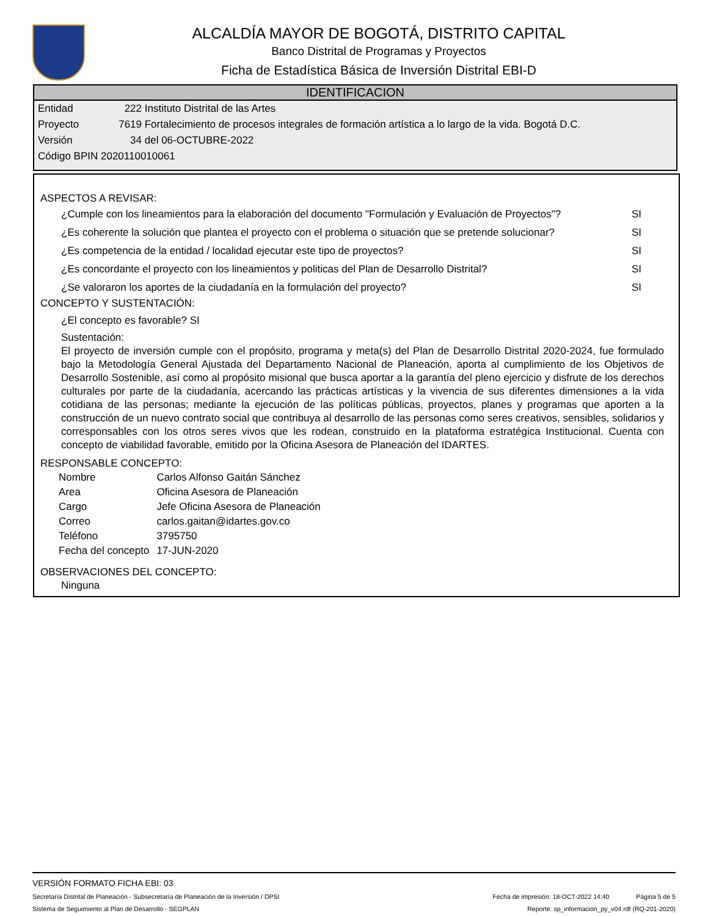ALCALDÍA MAYOR DE BOGOTÁ, DISTRITO CAPITAL
Banco Distrital de Programas y Proyectos
Ficha de Estadística Básica de Inversión Distrital EBI-D
IDENTIFICACION
Entidad 222 Instituto Distrital de las Artes
Proyecto 7619 Fortalecimiento de procesos integrales de formación artística a lo largo de la vida. Bogotá D.C.
Versión 34 del 06-OCTUBRE-2022
Código BPIN 2020110010061
ASPECTOS A REVISAR:
¿Cumple con los lineamientos para la elaboración del documento "Formulación y Evaluación de Proyectos"? SI
¿Es coherente la solución que plantea el proyecto con el problema o situación que se pretende solucionar? SI
¿Es competencia de la entidad / localidad ejecutar este tipo de proyectos? SI
¿Es concordante el proyecto con los lineamientos y politicas del Plan de Desarrollo Distrital? SI
¿Se valoraron los aportes de la ciudadanía en la formulación del proyecto? SI
CONCEPTO Y SUSTENTACIÓN:
¿El concepto es favorable? SI
Sustentación:
El proyecto de inversión cumple con el propósito, programa y meta(s) del Plan de Desarrollo Distrital 2020-2024, fue formulado bajo la Metodología General Ajustada del Departamento Nacional de Planeación, aporta al cumplimiento de los Objetivos de Desarrollo Sostenible, así como al propósito misional que busca aportar a la garantía del pleno ejercicio y disfrute de los derechos culturales por parte de la ciudadanía, acercando las prácticas artísticas y la vivencia de sus diferentes dimensiones a la vida cotidiana de las personas; mediante la ejecución de las políticas públicas, proyectos, planes y programas que aporten a la construcción de un nuevo contrato social que contribuya al desarrollo de las personas como seres creativos, sensibles, solidarios y corresponsables con los otros seres vivos que les rodean, construido en la plataforma estratégica Institucional. Cuenta con concepto de viabilidad favorable, emitido por la Oficina Asesora de Planeación del IDARTES.
RESPONSABLE CONCEPTO:
| Nombre | Carlos Alfonso Gaitán Sánchez |
| Area | Oficina Asesora de Planeación |
| Cargo | Jefe Oficina Asesora de Planeación |
| Correo | carlos.gaitan@idartes.gov.co |
| Teléfono | 3795750 |
| Fecha del concepto | 17-JUN-2020 |
OBSERVACIONES DEL CONCEPTO:
Ninguna
VERSIÓN FORMATO FICHA EBI: 03
Secretaría Distrital de Planeación - Subsecretaría de Planeación de la Inversión / DPSI Fecha de impresión: 18-OCT-2022 14:40 Página 5 de 5
Sistema de Seguimiento al Plan de Desarrollo - SEGPLAN Reporte: sp_informacion_py_v04.rdf (RQ-201-2020)